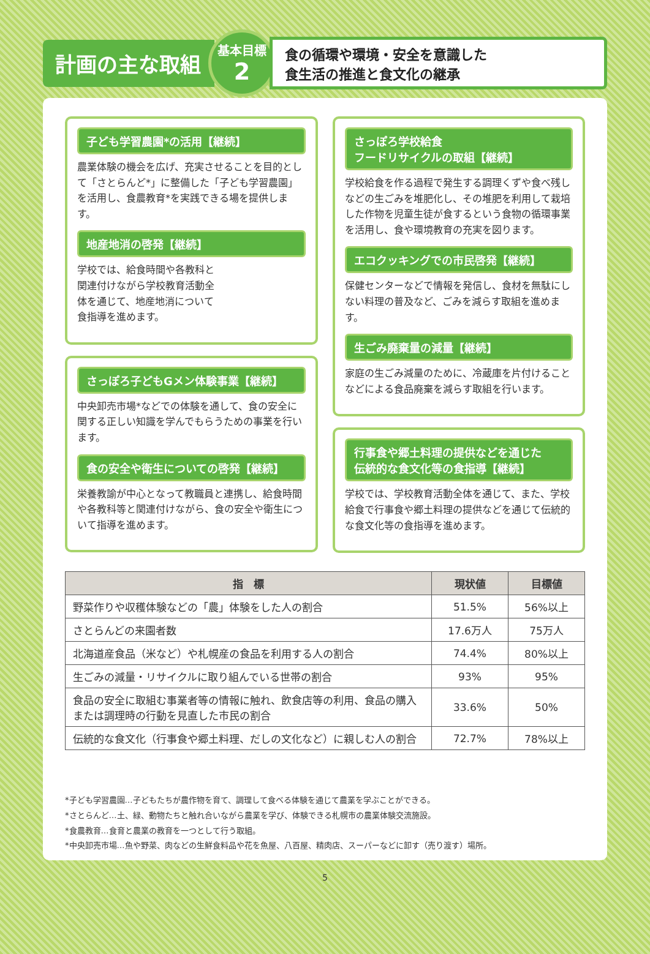計画の主な取組
基本目標
2
食の循環や環境・安全を意識した
食生活の推進と食文化の継承
子ども学習農園*の活用【継続】
農業体験の機会を広げ、充実させることを目的として「さとらんど*」に整備した「子ども学習農園」を活用し、食農教育*を実践できる場を提供します。
地産地消の啓発【継続】
学校では、給食時間や各教科と関連付けながら学校教育活動全体を通じて、地産地消について食指導を進めます。
さっぽろ子どもGメン体験事業【継続】
中央卸売市場*などでの体験を通して、食の安全に関する正しい知識を学んでもらうための事業を行います。
食の安全や衛生についての啓発【継続】
栄養教諭が中心となって教職員と連携し、給食時間や各教科等と関連付けながら、食の安全や衛生について指導を進めます。
さっぽろ学校給食
フードリサイクルの取組【継続】
学校給食を作る過程で発生する調理くずや食べ残しなどの生ごみを堆肥化し、その堆肥を利用して栽培した作物を児童生徒が食するという食物の循環事業を活用し、食や環境教育の充実を図ります。
エコクッキングでの市民啓発【継続】
保健センターなどで情報を発信し、食材を無駄にしない料理の普及など、ごみを減らす取組を進めます。
生ごみ廃棄量の減量【継続】
家庭の生ごみ減量のために、冷蔵庫を片付けることなどによる食品廃棄を減らす取組を行います。
行事食や郷土料理の提供などを通じた
伝統的な食文化等の食指導【継続】
学校では、学校教育活動全体を通じて、また、学校給食で行事食や郷土料理の提供などを通じて伝統的な食文化等の食指導を進めます。
| 指 標 | 現状値 | 目標値 |
| --- | --- | --- |
| 野菜作りや収穫体験などの「農」体験をした人の割合 | 51.5% | 56%以上 |
| さとらんどの来園者数 | 17.6万人 | 75万人 |
| 北海道産食品（米など）や札幌産の食品を利用する人の割合 | 74.4% | 80%以上 |
| 生ごみの減量・リサイクルに取り組んでいる世帯の割合 | 93% | 95% |
| 食品の安全に取組む事業者等の情報に触れ、飲食店等の利用、食品の購入または調理時の行動を見直した市民の割合 | 33.6% | 50% |
| 伝統的な食文化（行事食や郷土料理、だしの文化など）に親しむ人の割合 | 72.7% | 78%以上 |
*子ども学習農園…子どもたちが農作物を育て、調理して食べる体験を通じて農業を学ぶことができる。
*さとらんど…土、緑、動物たちと触れ合いながら農業を学び、体験できる札幌市の農業体験交流施設。
*食農教育…食育と農業の教育を一つとして行う取組。
*中央卸売市場…魚や野菜、肉などの生鮮食料品や花を魚屋、八百屋、精肉店、スーパーなどに卸す（売り渡す）場所。
5